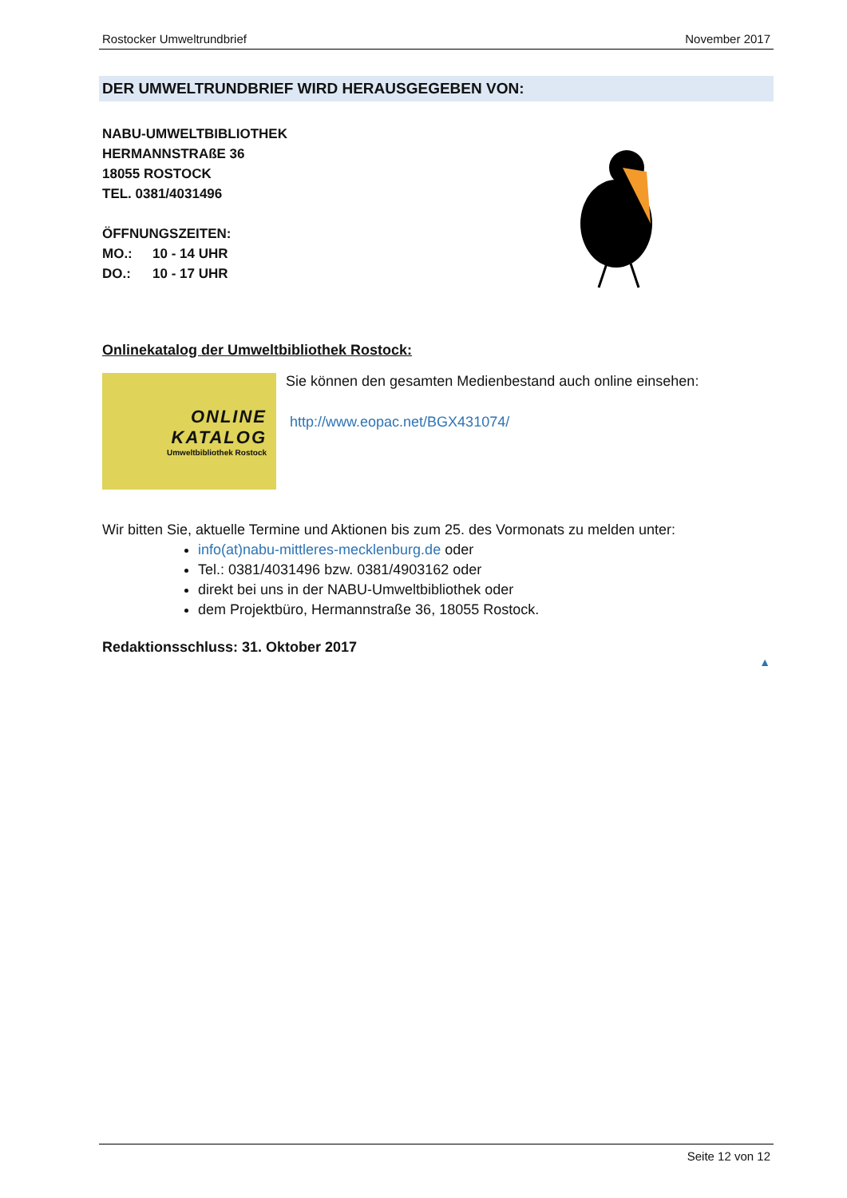Rostocker Umweltrundbrief November 2017
DER UMWELTRUNDBRIEF WIRD HERAUSGEGEBEN VON:
NABU-UMWELTBIBLIOTHEK
HERMANNSTRAßE 36
18055 ROSTOCK
TEL. 0381/4031496
ÖFFNUNGSZEITEN:
MO.: 10 - 14 UHR
DO.: 10 - 17 UHR
Onlinekatalog der Umweltbibliothek Rostock:
ONLINE
KATALOG
Umweltbibliothek Rostock
Sie können den gesamten Medienbestand auch online einsehen:
http://www.eopac.net/BGX431074/
Wir bitten Sie, aktuelle Termine und Aktionen bis zum 25. des Vormonats zu melden unter:
info(at)nabu-mittleres-mecklenburg.de oder
Tel.: 0381/4031496 bzw. 0381/4903162 oder
direkt bei uns in der NABU-Umweltbibliothek oder
dem Projektbüro, Hermannstraße 36, 18055 Rostock.
Redaktionsschluss: 31. Oktober 2017
▲
Seite 12 von 12